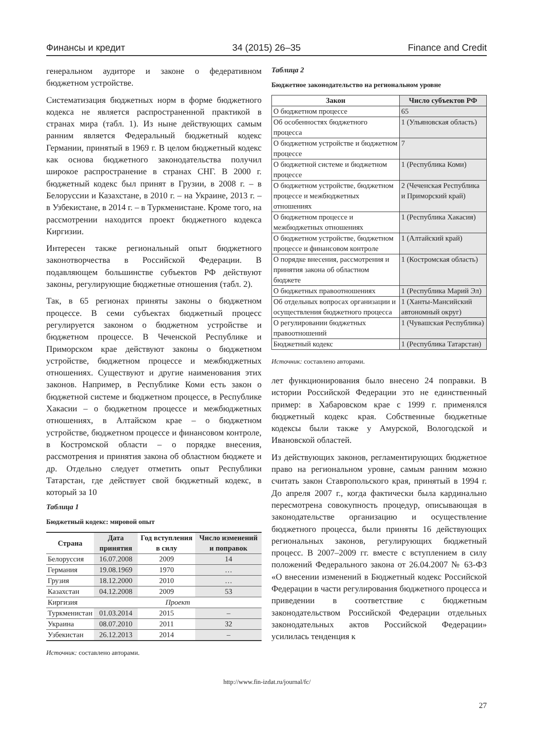Финансы и кредит 34 (2015) 26–35 Finance and Credit
генеральном аудиторе и законе о федеративном бюджетном устройстве.
Систематизация бюджетных норм в форме бюджетного кодекса не является распространенной практикой в странах мира (табл. 1). Из ныне действующих самым ранним является Федеральный бюджетный кодекс Германии, принятый в 1969 г. В целом бюджетный кодекс как основа бюджетного законодательства получил широкое распространение в странах СНГ. В 2000 г. бюджетный кодекс был принят в Грузии, в 2008 г. – в Белоруссии и Казахстане, в 2010 г. – на Украине, 2013 г. – в Узбекистане, в 2014 г. – в Туркменистане. Кроме того, на рассмотрении находится проект бюджетного кодекса Киргизии.
Интересен также региональный опыт бюджетного законотворчества в Российской Федерации. В подавляющем большинстве субъектов РФ действуют законы, регулирующие бюджетные отношения (табл. 2).
Так, в 65 регионах приняты законы о бюджетном процессе. В семи субъектах бюджетный процесс регулируется законом о бюджетном устройстве и бюджетном процессе. В Чеченской Республике и Приморском крае действуют законы о бюджетном устройстве, бюджетном процессе и межбюджетных отношениях. Существуют и другие наименования этих законов. Например, в Республике Коми есть закон о бюджетной системе и бюджетном процессе, в Республике Хакасии – о бюджетном процессе и межбюджетных отношениях, в Алтайском крае – о бюджетном устройстве, бюджетном процессе и финансовом контроле, в Костромской области – о порядке внесения, рассмотрения и принятия закона об областном бюджете и др. Отдельно следует отметить опыт Республики Татарстан, где действует свой бюджетный кодекс, в который за 10
Таблица 1
Бюджетный кодекс: мировой опыт
| Страна | Дата принятия | Год вступления в силу | Число изменений и поправок |
| --- | --- | --- | --- |
| Белоруссия | 16.07.2008 | 2009 | 14 |
| Германия | 19.08.1969 | 1970 | … |
| Грузия | 18.12.2000 | 2010 | … |
| Казахстан | 04.12.2008 | 2009 | 53 |
| Киргизия | Проект | | |
| Туркменистан | 01.03.2014 | 2015 | – |
| Украина | 08.07.2010 | 2011 | 32 |
| Узбекистан | 26.12.2013 | 2014 | – |
Источник: составлено авторами.
Таблица 2
Бюджетное законодательство на региональном уровне
| Закон | Число субъектов РФ |
| --- | --- |
| О бюджетном процессе | 65 |
| Об особенностях бюджетного процесса | 1 (Ульяновская область) |
| О бюджетном устройстве и бюджетном процессе | 7 |
| О бюджетной системе и бюджетном процессе | 1 (Республика Коми) |
| О бюджетном устройстве, бюджетном процессе и межбюджетных отношениях | 2 (Чеченская Республика и Приморский край) |
| О бюджетном процессе и межбюджетных отношениях | 1 (Республика Хакасия) |
| О бюджетном устройстве, бюджетном процессе и финансовом контроле | 1 (Алтайский край) |
| О порядке внесения, рассмотрения и принятия закона об областном бюджете | 1 (Костромская область) |
| О бюджетных правоотношениях | 1 (Республика Марий Эл) |
| Об отдельных вопросах организации и осуществления бюджетного процесса | 1 (Ханты-Мансийский автономный округ) |
| О регулировании бюджетных правоотношений | 1 (Чувашская Республика) |
| Бюджетный кодекс | 1 (Республика Татарстан) |
Источник: составлено авторами.
лет функционирования было внесено 24 поправки. В истории Российской Федерации это не единственный пример: в Хабаровском крае с 1999 г. применялся бюджетный кодекс края. Собственные бюджетные кодексы были также у Амурской, Вологодской и Ивановской областей.
Из действующих законов, регламентирующих бюджетное право на региональном уровне, самым ранним можно считать закон Ставропольского края, принятый в 1994 г. До апреля 2007 г., когда фактически была кардинально пересмотрена совокупность процедур, описывающая в законодательстве организацию и осуществление бюджетного процесса, были приняты 16 действующих региональных законов, регулирующих бюджетный процесс. В 2007–2009 гг. вместе с вступлением в силу положений Федерального закона от 26.04.2007 № 63-ФЗ «О внесении изменений в Бюджетный кодекс Российской Федерации в части регулирования бюджетного процесса и приведении в соответствие с бюджетным законодательством Российской Федерации отдельных законодательных актов Российской Федерации» усилилась тенденция к
http://www.fin-izdat.ru/journal/fc/
27